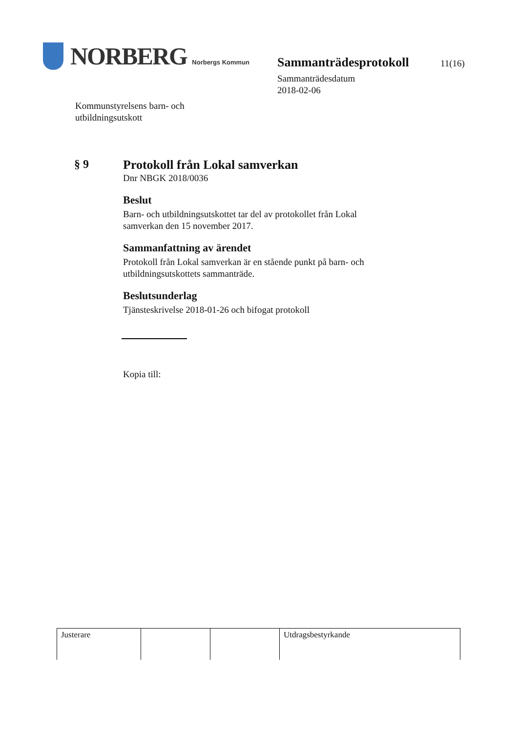NORBERG Norbergs Kommun
Kommunstyrelsens barn- och
utbildningsutskott
Sammanträdesprotokoll 11(16)
Sammanträdesdatum
2018-02-06
§ 9 Protokoll från Lokal samverkan
Dnr NBGK 2018/0036
Beslut
Barn- och utbildningsutskottet tar del av protokollet från Lokal samverkan den 15 november 2017.
Sammanfattning av ärendet
Protokoll från Lokal samverkan är en stående punkt på barn- och utbildningsutskottets sammanträde.
Beslutsunderlag
Tjänsteskrivelse 2018-01-26 och bifogat protokoll
Kopia till:
| Justerare | | | Utdragsbestyrkande |